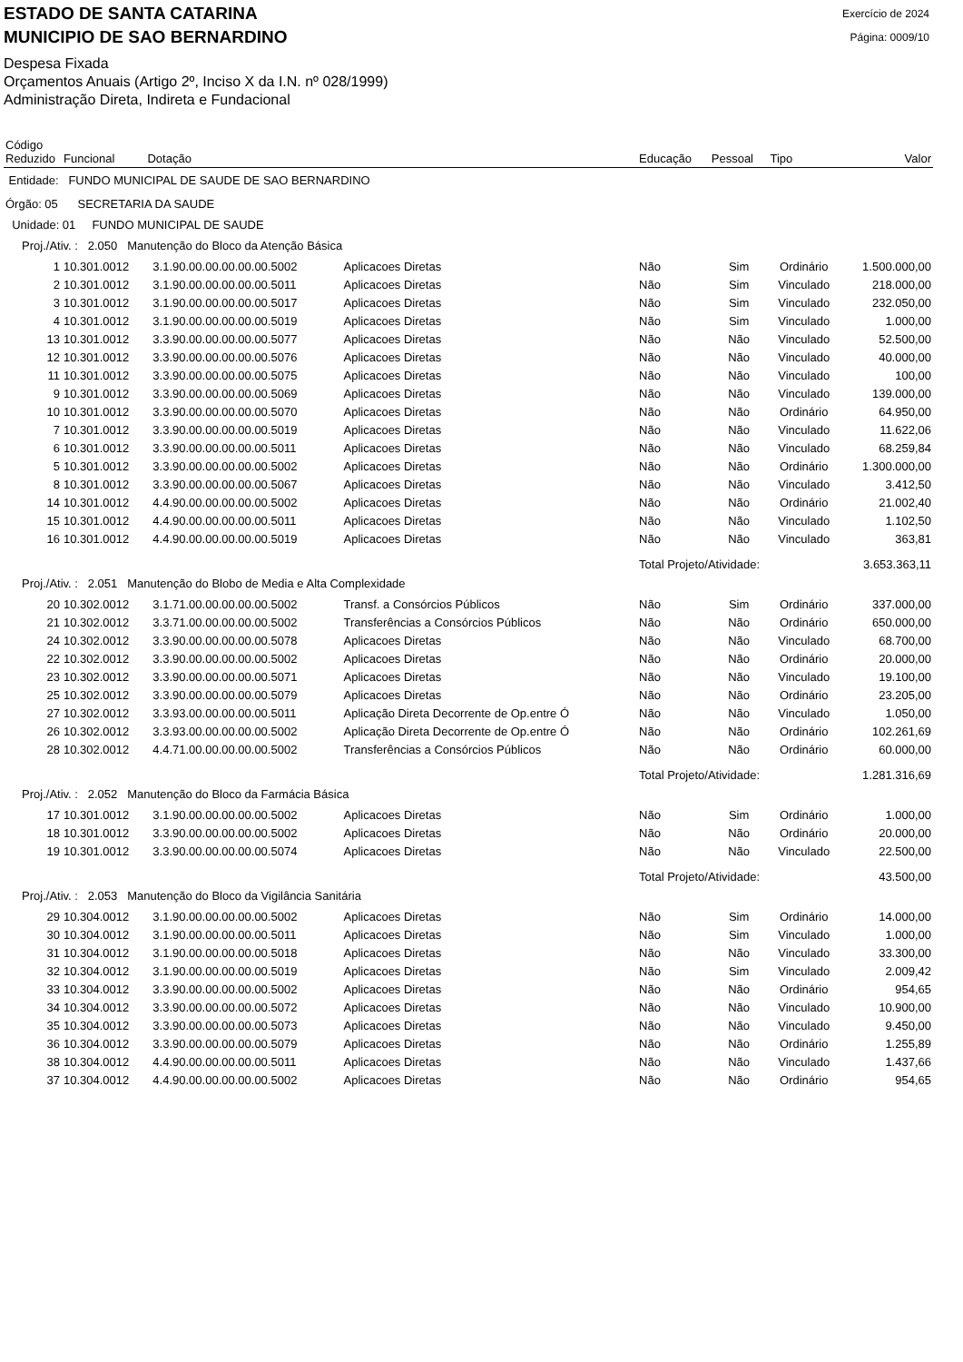ESTADO DE SANTA CATARINA
MUNICIPIO DE SAO BERNARDINO
Exercício de 2024
Página: 0009/10
Despesa Fixada
Orçamentos Anuais (Artigo 2º, Inciso X da I.N. nº 028/1999)
Administração Direta, Indireta e Fundacional
| Código Reduzido | Funcional Dotação | | | Educação | Pessoal | Tipo | Valor |
| --- | --- | --- | --- | --- | --- | --- | --- |
| Entidade: FUNDO MUNICIPAL DE SAUDE DE SAO BERNARDINO | | | | | | | |
| Órgão: 05 SECRETARIA DA SAUDE | | | | | | | |
| Unidade: 01 FUNDO MUNICIPAL DE SAUDE | | | | | | | |
| Proj./Ativ. : 2.050 Manutenção do Bloco da Atenção Básica | | | | | | | |
| 1 | 10.301.0012 | 3.1.90.00.00.00.00.00.5002 | Aplicacoes Diretas | Não | Sim | Ordinário | 1.500.000,00 |
| 2 | 10.301.0012 | 3.1.90.00.00.00.00.00.5011 | Aplicacoes Diretas | Não | Sim | Vinculado | 218.000,00 |
| 3 | 10.301.0012 | 3.1.90.00.00.00.00.00.5017 | Aplicacoes Diretas | Não | Sim | Vinculado | 232.050,00 |
| 4 | 10.301.0012 | 3.1.90.00.00.00.00.00.5019 | Aplicacoes Diretas | Não | Sim | Vinculado | 1.000,00 |
| 13 | 10.301.0012 | 3.3.90.00.00.00.00.00.5077 | Aplicacoes Diretas | Não | Não | Vinculado | 52.500,00 |
| 12 | 10.301.0012 | 3.3.90.00.00.00.00.00.5076 | Aplicacoes Diretas | Não | Não | Vinculado | 40.000,00 |
| 11 | 10.301.0012 | 3.3.90.00.00.00.00.00.5075 | Aplicacoes Diretas | Não | Não | Vinculado | 100,00 |
| 9 | 10.301.0012 | 3.3.90.00.00.00.00.00.5069 | Aplicacoes Diretas | Não | Não | Vinculado | 139.000,00 |
| 10 | 10.301.0012 | 3.3.90.00.00.00.00.00.5070 | Aplicacoes Diretas | Não | Não | Ordinário | 64.950,00 |
| 7 | 10.301.0012 | 3.3.90.00.00.00.00.00.5019 | Aplicacoes Diretas | Não | Não | Vinculado | 11.622,06 |
| 6 | 10.301.0012 | 3.3.90.00.00.00.00.00.5011 | Aplicacoes Diretas | Não | Não | Vinculado | 68.259,84 |
| 5 | 10.301.0012 | 3.3.90.00.00.00.00.00.5002 | Aplicacoes Diretas | Não | Não | Ordinário | 1.300.000,00 |
| 8 | 10.301.0012 | 3.3.90.00.00.00.00.00.5067 | Aplicacoes Diretas | Não | Não | Vinculado | 3.412,50 |
| 14 | 10.301.0012 | 4.4.90.00.00.00.00.00.5002 | Aplicacoes Diretas | Não | Não | Ordinário | 21.002,40 |
| 15 | 10.301.0012 | 4.4.90.00.00.00.00.00.5011 | Aplicacoes Diretas | Não | Não | Vinculado | 1.102,50 |
| 16 | 10.301.0012 | 4.4.90.00.00.00.00.00.5019 | Aplicacoes Diretas | Não | Não | Vinculado | 363,81 |
| | | | | Total Projeto/Atividade: | | | 3.653.363,11 |
| Proj./Ativ. : 2.051 Manutenção do Blobo de Media e Alta Complexidade | | | | | | | |
| 20 | 10.302.0012 | 3.1.71.00.00.00.00.00.5002 | Transf. a Consórcios Públicos | Não | Sim | Ordinário | 337.000,00 |
| 21 | 10.302.0012 | 3.3.71.00.00.00.00.00.5002 | Transferências a Consórcios Públicos | Não | Não | Ordinário | 650.000,00 |
| 24 | 10.302.0012 | 3.3.90.00.00.00.00.00.5078 | Aplicacoes Diretas | Não | Não | Vinculado | 68.700,00 |
| 22 | 10.302.0012 | 3.3.90.00.00.00.00.00.5002 | Aplicacoes Diretas | Não | Não | Ordinário | 20.000,00 |
| 23 | 10.302.0012 | 3.3.90.00.00.00.00.00.5071 | Aplicacoes Diretas | Não | Não | Vinculado | 19.100,00 |
| 25 | 10.302.0012 | 3.3.90.00.00.00.00.00.5079 | Aplicacoes Diretas | Não | Não | Ordinário | 23.205,00 |
| 27 | 10.302.0012 | 3.3.93.00.00.00.00.00.5011 | Aplicação Direta Decorrente de Op.entre Ó | Não | Não | Vinculado | 1.050,00 |
| 26 | 10.302.0012 | 3.3.93.00.00.00.00.00.5002 | Aplicação Direta Decorrente de Op.entre Ó | Não | Não | Ordinário | 102.261,69 |
| 28 | 10.302.0012 | 4.4.71.00.00.00.00.00.5002 | Transferências a Consórcios Públicos | Não | Não | Ordinário | 60.000,00 |
| | | | | Total Projeto/Atividade: | | | 1.281.316,69 |
| Proj./Ativ. : 2.052 Manutenção do Bloco da Farmácia Básica | | | | | | | |
| 17 | 10.301.0012 | 3.1.90.00.00.00.00.00.5002 | Aplicacoes Diretas | Não | Sim | Ordinário | 1.000,00 |
| 18 | 10.301.0012 | 3.3.90.00.00.00.00.00.5002 | Aplicacoes Diretas | Não | Não | Ordinário | 20.000,00 |
| 19 | 10.301.0012 | 3.3.90.00.00.00.00.00.5074 | Aplicacoes Diretas | Não | Não | Vinculado | 22.500,00 |
| | | | | Total Projeto/Atividade: | | | 43.500,00 |
| Proj./Ativ. : 2.053 Manutenção do Bloco da Vigilância Sanitária | | | | | | | |
| 29 | 10.304.0012 | 3.1.90.00.00.00.00.00.5002 | Aplicacoes Diretas | Não | Sim | Ordinário | 14.000,00 |
| 30 | 10.304.0012 | 3.1.90.00.00.00.00.00.5011 | Aplicacoes Diretas | Não | Sim | Vinculado | 1.000,00 |
| 31 | 10.304.0012 | 3.1.90.00.00.00.00.00.5018 | Aplicacoes Diretas | Não | Não | Vinculado | 33.300,00 |
| 32 | 10.304.0012 | 3.1.90.00.00.00.00.00.5019 | Aplicacoes Diretas | Não | Sim | Vinculado | 2.009,42 |
| 33 | 10.304.0012 | 3.3.90.00.00.00.00.00.5002 | Aplicacoes Diretas | Não | Não | Ordinário | 954,65 |
| 34 | 10.304.0012 | 3.3.90.00.00.00.00.00.5072 | Aplicacoes Diretas | Não | Não | Vinculado | 10.900,00 |
| 35 | 10.304.0012 | 3.3.90.00.00.00.00.00.5073 | Aplicacoes Diretas | Não | Não | Vinculado | 9.450,00 |
| 36 | 10.304.0012 | 3.3.90.00.00.00.00.00.5079 | Aplicacoes Diretas | Não | Não | Ordinário | 1.255,89 |
| 38 | 10.304.0012 | 4.4.90.00.00.00.00.00.5011 | Aplicacoes Diretas | Não | Não | Vinculado | 1.437,66 |
| 37 | 10.304.0012 | 4.4.90.00.00.00.00.00.5002 | Aplicacoes Diretas | Não | Não | Ordinário | 954,65 |